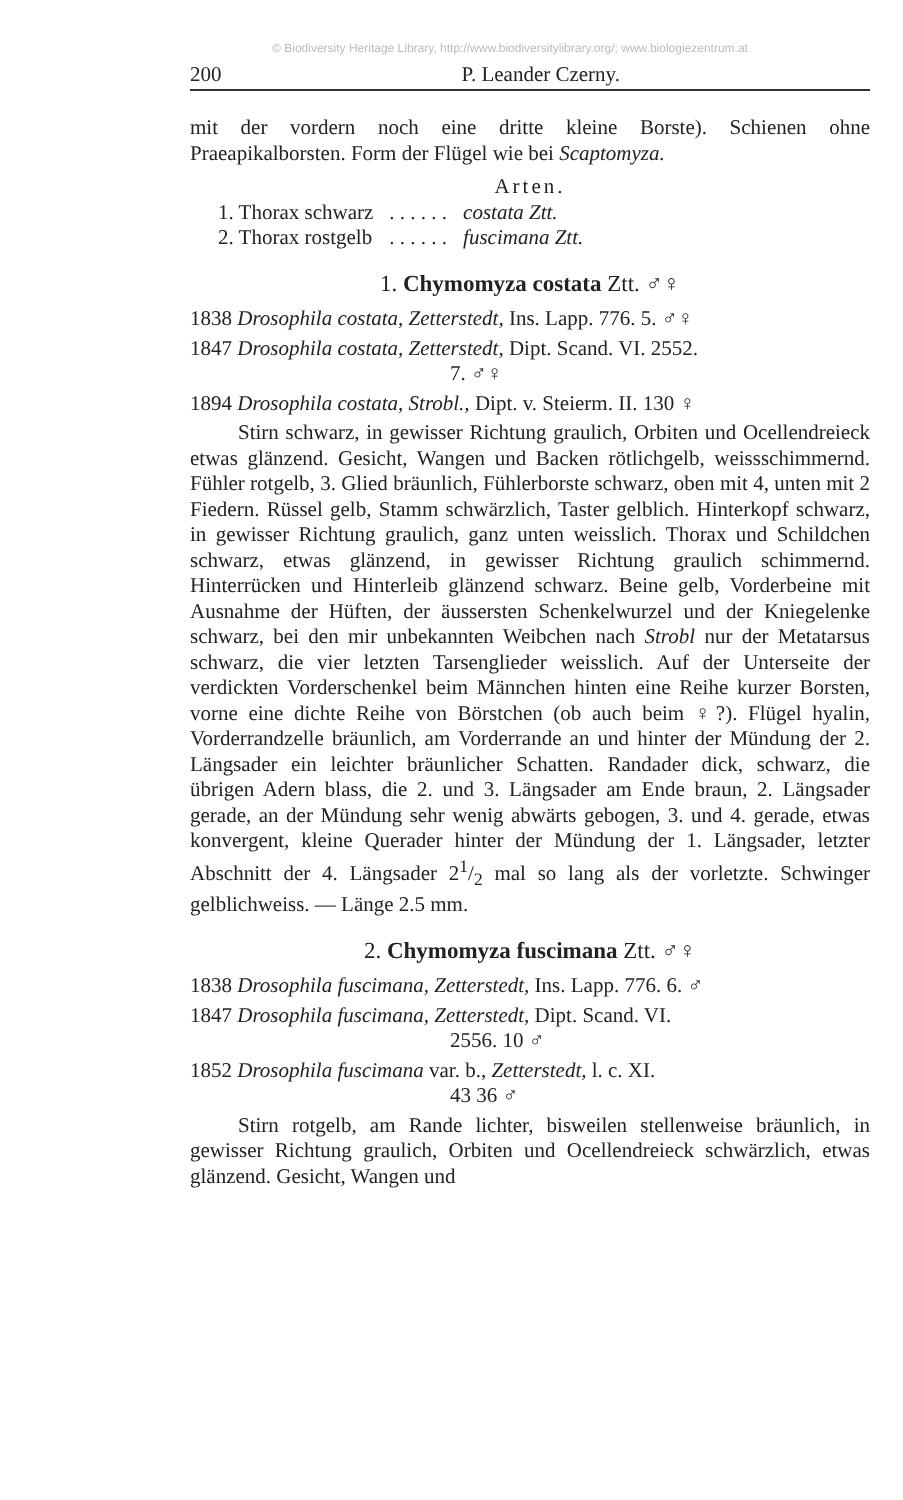© Biodiversity Heritage Library, http://www.biodiversitylibrary.org/; www.biologiezentrum.at
200 P. Leander Czerny.
mit der vordern noch eine dritte kleine Borste). Schienen ohne Praeapikalborsten. Form der Flügel wie bei Scaptomyza.
Arten.
| 1. Thorax schwarz | . . . . . . | costata Ztt. |
| 2. Thorax rostgelb | . . . . . . | fuscimana Ztt. |
1. Chymomyza costata Ztt. ♂♀
1838 Drosophila costata, Zetterstedt, Ins. Lapp. 776. 5. ♂♀
1847 Drosophila costata, Zetterstedt, Dipt. Scand. VI. 2552.
7. ♂♀
1894 Drosophila costata, Strobl., Dipt. v. Steierm. II. 130 ♀
Stirn schwarz, in gewisser Richtung graulich, Orbiten und Ocellendreieck etwas glänzend. Gesicht, Wangen und Backen rötlichgelb, weissschimmernd. Fühler rotgelb, 3. Glied bräunlich, Fühlerborste schwarz, oben mit 4, unten mit 2 Fiedern. Rüssel gelb, Stamm schwärzlich, Taster gelblich. Hinterkopf schwarz, in gewisser Richtung graulich, ganz unten weisslich. Thorax und Schildchen schwarz, etwas glänzend, in gewisser Richtung graulich schimmernd. Hinterrücken und Hinterleib glänzend schwarz. Beine gelb, Vorderbeine mit Ausnahme der Hüften, der äussersten Schenkelwurzel und der Kniegelenke schwarz, bei den mir unbekannten Weibchen nach Strobl nur der Metatarsus schwarz, die vier letzten Tarsenglieder weisslich. Auf der Unterseite der verdickten Vorderschenkel beim Männchen hinten eine Reihe kurzer Borsten, vorne eine dichte Reihe von Börstchen (ob auch beim ♀?). Flügel hyalin, Vorderrandzelle bräunlich, am Vorderrande an und hinter der Mündung der 2. Längsader ein leichter bräunlicher Schatten. Randader dick, schwarz, die übrigen Adern blass, die 2. und 3. Längsader am Ende braun, 2. Längsader gerade, an der Mündung sehr wenig abwärts gebogen, 3. und 4. gerade, etwas konvergent, kleine Querader hinter der Mündung der 1. Längsader, letzter Abschnitt der 4. Längsader 21/2 mal so lang als der vorletzte. Schwinger gelblichweiss. — Länge 2.5 mm.
2. Chymomyza fuscimana Ztt. ♂♀
1838 Drosophila fuscimana, Zetterstedt, Ins. Lapp. 776. 6. ♂
1847 Drosophila fuscimana, Zetterstedt, Dipt. Scand. VI.
2556. 10 ♂
1852 Drosophila fuscimana var. b., Zetterstedt, l. c. XI.
43 36 ♂
Stirn rotgelb, am Rande lichter, bisweilen stellenweise bräunlich, in gewisser Richtung graulich, Orbiten und Ocellendreieck schwärzlich, etwas glänzend. Gesicht, Wangen und